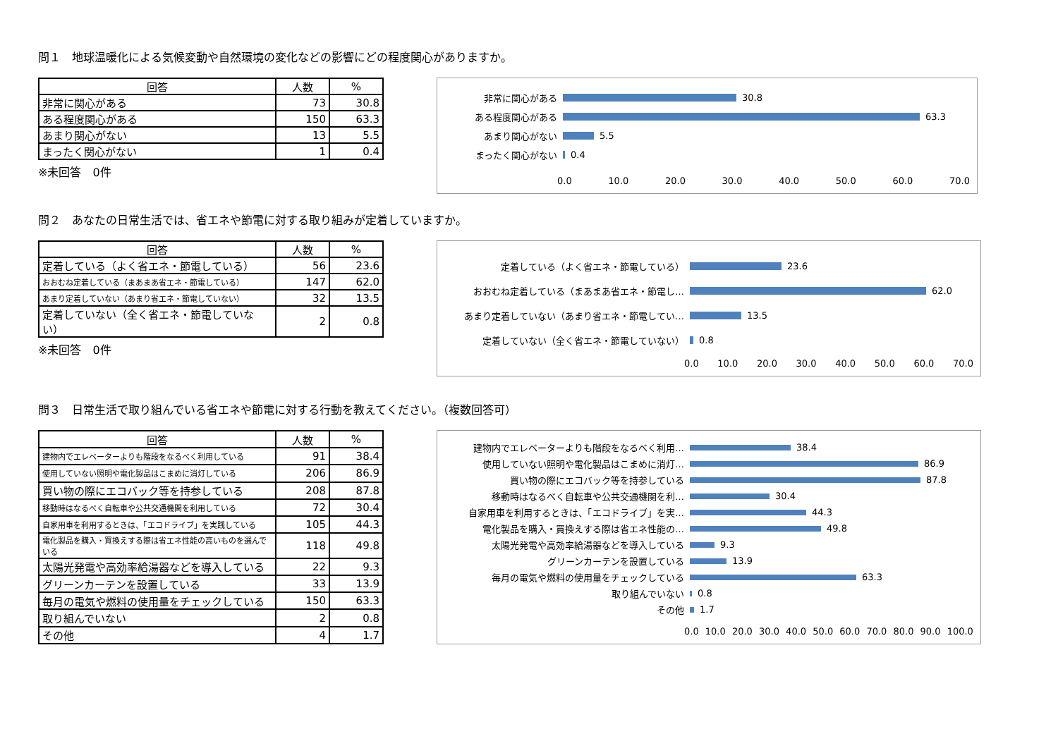問１　地球温暖化による気候変動や自然環境の変化などの影響にどの程度関心がありますか。
| 回答 | 人数 | % |
| --- | --- | --- |
| 非常に関心がある | 73 | 30.8 |
| ある程度関心がある | 150 | 63.3 |
| あまり関心がない | 13 | 5.5 |
| まったく関心がない | 1 | 0.4 |
※未回答　0件
非常に関心がある
30.8
ある程度関心がある
63.3
あまり関心がない
5.5
まったく関心がない
0.4
0.0 10.0 20.0 30.0 40.0 50.0 60.0 70.0
問２　あなたの日常生活では、省エネや節電に対する取り組みが定着していますか。
| 回答 | 人数 | % |
| --- | --- | --- |
| 定着している（よく省エネ・節電している） | 56 | 23.6 |
| おおむね定着している（まあまあ省エネ・節電している） | 147 | 62.0 |
| あまり定着していない（あまり省エネ・節電していない） | 32 | 13.5 |
| 定着していない（全く省エネ・節電していない） | 2 | 0.8 |
※未回答　0件
定着している（よく省エネ・節電している）
23.6
おおむね定着している（まあまあ省エネ・節電し…
62.0
あまり定着していない（あまり省エネ・節電してい…
13.5
定着していない（全く省エネ・節電していない）
0.8
0.0 10.0 20.0 30.0 40.0 50.0 60.0 70.0
問３　日常生活で取り組んでいる省エネや節電に対する行動を教えてください。（複数回答可）
| 回答 | 人数 | % |
| --- | --- | --- |
| 建物内でエレベーターよりも階段をなるべく利用している | 91 | 38.4 |
| 使用していない照明や電化製品はこまめに消灯している | 206 | 86.9 |
| 買い物の際にエコバック等を持参している | 208 | 87.8 |
| 移動時はなるべく自転車や公共交通機関を利用している | 72 | 30.4 |
| 自家用車を利用するときは、「エコドライブ」を実践している | 105 | 44.3 |
| 電化製品を購入・買換えする際は省エネ性能の高いものを選んでいる | 118 | 49.8 |
| 太陽光発電や高効率給湯器などを導入している | 22 | 9.3 |
| グリーンカーテンを設置している | 33 | 13.9 |
| 毎月の電気や燃料の使用量をチェックしている | 150 | 63.3 |
| 取り組んでいない | 2 | 0.8 |
| その他 | 4 | 1.7 |
建物内でエレベーターよりも階段をなるべく利用…
38.4
使用していない照明や電化製品はこまめに消灯…
86.9
買い物の際にエコバック等を持参している
87.8
移動時はなるべく自転車や公共交通機関を利…
30.4
自家用車を利用するときは、「エコドライブ」を実…
44.3
電化製品を購入・買換えする際は省エネ性能の…
49.8
太陽光発電や高効率給湯器などを導入している
9.3
グリーンカーテンを設置している
13.9
毎月の電気や燃料の使用量をチェックしている
63.3
取り組んでいない
0.8
その他
1.7
0.0 10.0 20.0 30.0 40.0 50.0 60.0 70.0 80.0 90.0 100.0